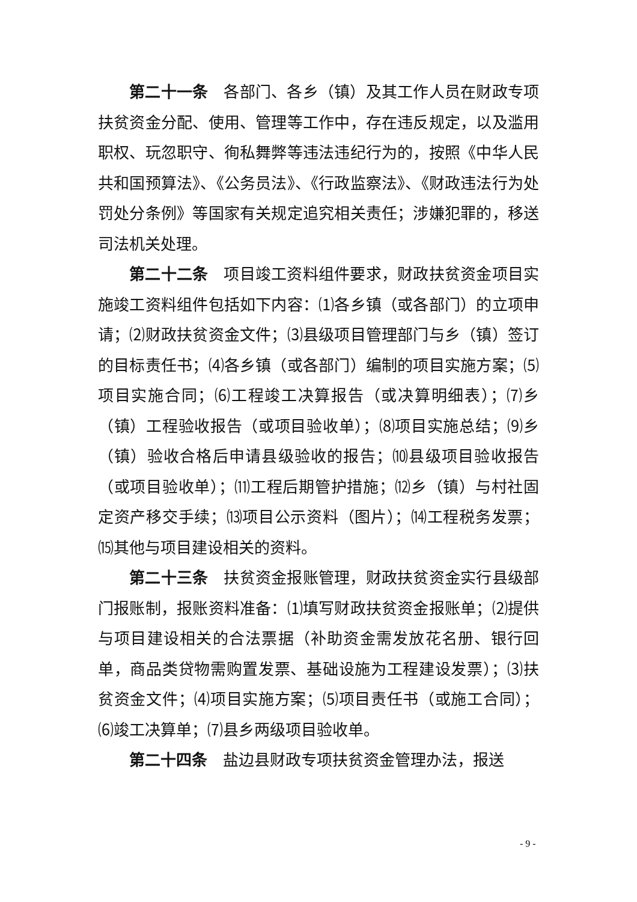第二十一条 各部门、各乡（镇）及其工作人员在财政专项扶贫资金分配、使用、管理等工作中，存在违反规定，以及滥用职权、玩忽职守、徇私舞弊等违法违纪行为的，按照《中华人民共和国预算法》、《公务员法》、《行政监察法》、《财政违法行为处罚处分条例》等国家有关规定追究相关责任；涉嫌犯罪的，移送司法机关处理。
第二十二条 项目竣工资料组件要求，财政扶贫资金项目实施竣工资料组件包括如下内容：⑴各乡镇（或各部门）的立项申请；⑵财政扶贫资金文件；⑶县级项目管理部门与乡（镇）签订的目标责任书；⑷各乡镇（或各部门）编制的项目实施方案；⑸项目实施合同；⑹工程竣工决算报告（或决算明细表）；⑺乡（镇）工程验收报告（或项目验收单）；⑻项目实施总结；⑼乡（镇）验收合格后申请县级验收的报告；⑽县级项目验收报告（或项目验收单）；⑾工程后期管护措施；⑿乡（镇）与村社固定资产移交手续；⒀项目公示资料（图片）；⒁工程税务发票；⒂其他与项目建设相关的资料。
第二十三条 扶贫资金报账管理，财政扶贫资金实行县级部门报账制，报账资料准备：⑴填写财政扶贫资金报账单；⑵提供与项目建设相关的合法票据（补助资金需发放花名册、银行回单，商品类贷物需购置发票、基础设施为工程建设发票）；⑶扶贫资金文件；⑷项目实施方案；⑸项目责任书（或施工合同）；⑹竣工决算单；⑺县乡两级项目验收单。
第二十四条 盐边县财政专项扶贫资金管理办法，报送
- 9 -